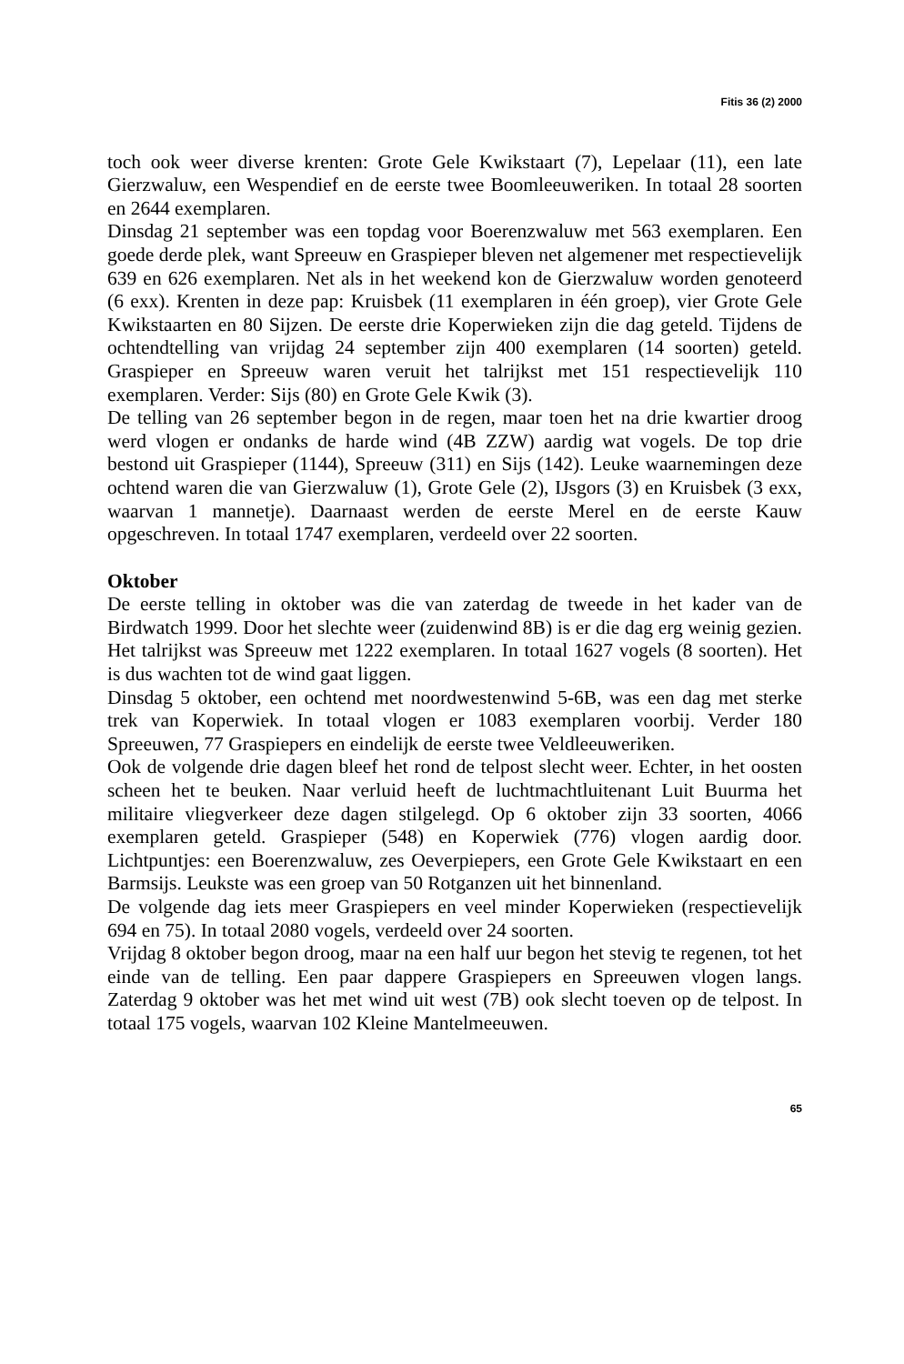Fitis 36 (2) 2000
toch ook weer diverse krenten: Grote Gele Kwikstaart (7), Lepelaar (11), een late Gierzwaluw, een Wespendief en de eerste twee Boomleeuweriken. In totaal 28 soorten en 2644 exemplaren.
Dinsdag 21 september was een topdag voor Boerenzwaluw met 563 exemplaren. Een goede derde plek, want Spreeuw en Graspieper bleven net algemener met respectievelijk 639 en 626 exemplaren. Net als in het weekend kon de Gierzwaluw worden genoteerd (6 exx). Krenten in deze pap: Kruisbek (11 exemplaren in één groep), vier Grote Gele Kwikstaarten en 80 Sijzen. De eerste drie Koperwieken zijn die dag geteld. Tijdens de ochtendtelling van vrijdag 24 september zijn 400 exemplaren (14 soorten) geteld. Graspieper en Spreeuw waren veruit het talrijkst met 151 respectievelijk 110 exemplaren. Verder: Sijs (80) en Grote Gele Kwik (3).
De telling van 26 september begon in de regen, maar toen het na drie kwartier droog werd vlogen er ondanks de harde wind (4B ZZW) aardig wat vogels. De top drie bestond uit Graspieper (1144), Spreeuw (311) en Sijs (142). Leuke waarnemingen deze ochtend waren die van Gierzwaluw (1), Grote Gele (2), IJsgors (3) en Kruisbek (3 exx, waarvan 1 mannetje). Daarnaast werden de eerste Merel en de eerste Kauw opgeschreven. In totaal 1747 exemplaren, verdeeld over 22 soorten.
Oktober
De eerste telling in oktober was die van zaterdag de tweede in het kader van de Birdwatch 1999. Door het slechte weer (zuidenwind 8B) is er die dag erg weinig gezien. Het talrijkst was Spreeuw met 1222 exemplaren. In totaal 1627 vogels (8 soorten). Het is dus wachten tot de wind gaat liggen.
Dinsdag 5 oktober, een ochtend met noordwestenwind 5-6B, was een dag met sterke trek van Koperwiek. In totaal vlogen er 1083 exemplaren voorbij. Verder 180 Spreeuwen, 77 Graspiepers en eindelijk de eerste twee Veldleeuweriken.
Ook de volgende drie dagen bleef het rond de telpost slecht weer. Echter, in het oosten scheen het te beuken. Naar verluid heeft de luchtmachtluitenant Luit Buurma het militaire vliegverkeer deze dagen stilgelegd. Op 6 oktober zijn 33 soorten, 4066 exemplaren geteld. Graspieper (548) en Koperwiek (776) vlogen aardig door. Lichtpuntjes: een Boerenzwaluw, zes Oeverpiepers, een Grote Gele Kwikstaart en een Barmsijs. Leukste was een groep van 50 Rotganzen uit het binnenland.
De volgende dag iets meer Graspiepers en veel minder Koperwieken (respectievelijk 694 en 75). In totaal 2080 vogels, verdeeld over 24 soorten.
Vrijdag 8 oktober begon droog, maar na een half uur begon het stevig te regenen, tot het einde van de telling. Een paar dappere Graspiepers en Spreeuwen vlogen langs. Zaterdag 9 oktober was het met wind uit west (7B) ook slecht toeven op de telpost. In totaal 175 vogels, waarvan 102 Kleine Mantelmeeuwen.
65